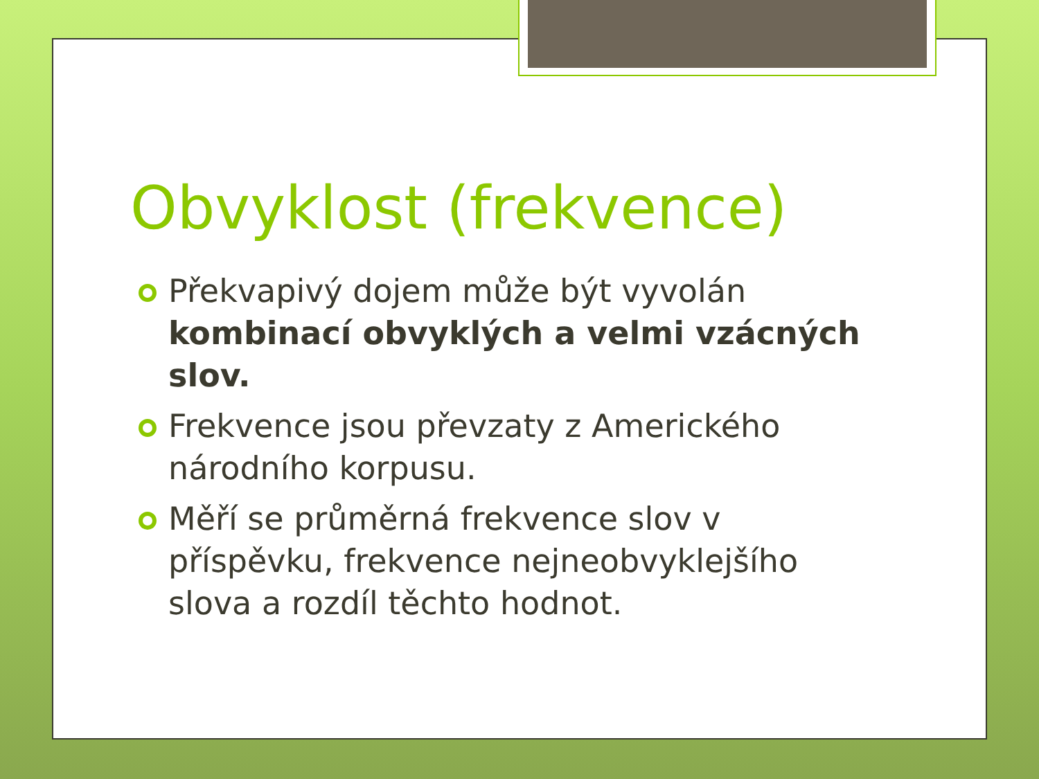Obvyklost (frekvence)
Překvapivý dojem může být vyvolán kombinací obvyklých a velmi vzácných slov.
Frekvence jsou převzaty z Amerického národního korpusu.
Měří se průměrná frekvence slov v příspěvku, frekvence nejneobvyklejšího slova a rozdíl těchto hodnot.